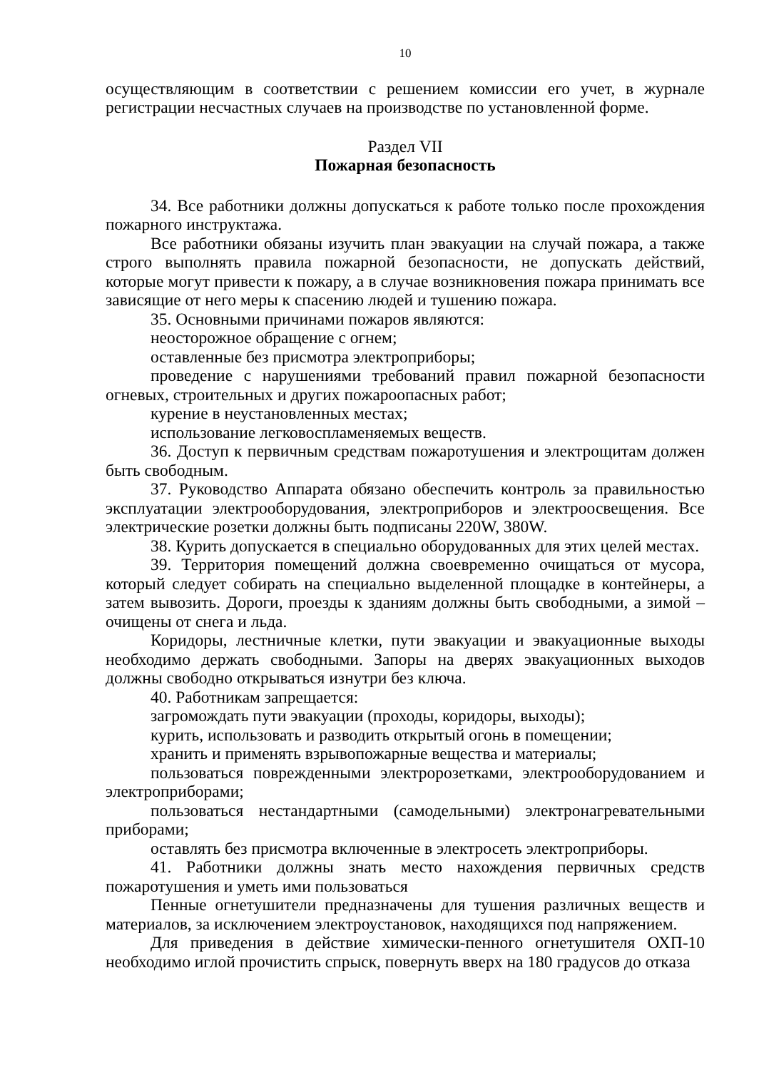10
осуществляющим в соответствии с решением комиссии его учет, в журнале регистрации несчастных случаев на производстве по установленной форме.
Раздел VII
Пожарная безопасность
34. Все работники должны допускаться к работе только после прохождения пожарного инструктажа.
Все работники обязаны изучить план эвакуации на случай пожара, а также строго выполнять правила пожарной безопасности, не допускать действий, которые могут привести к пожару, а в случае возникновения пожара принимать все зависящие от него меры к спасению людей и тушению пожара.
35. Основными причинами пожаров являются:
неосторожное обращение с огнем;
оставленные без присмотра электроприборы;
проведение с нарушениями требований правил пожарной безопасности огневых, строительных и других пожароопасных работ;
курение в неустановленных местах;
использование легковоспламеняемых веществ.
36. Доступ к первичным средствам пожаротушения и электрощитам должен быть свободным.
37. Руководство Аппарата обязано обеспечить контроль за правильностью эксплуатации электрооборудования, электроприборов и электроосвещения. Все электрические розетки должны быть подписаны 220W, 380W.
38. Курить допускается в специально оборудованных для этих целей местах.
39. Территория помещений должна своевременно очищаться от мусора, который следует собирать на специально выделенной площадке в контейнеры, а затем вывозить. Дороги, проезды к зданиям должны быть свободными, а зимой – очищены от снега и льда.
Коридоры, лестничные клетки, пути эвакуации и эвакуационные выходы необходимо держать свободными. Запоры на дверях эвакуационных выходов должны свободно открываться изнутри без ключа.
40. Работникам запрещается:
загромождать пути эвакуации (проходы, коридоры, выходы);
курить, использовать и разводить открытый огонь в помещении;
хранить и применять взрывопожарные вещества и материалы;
пользоваться поврежденными электророзетками, электрооборудованием и электроприборами;
пользоваться нестандартными (самодельными) электронагревательными приборами;
оставлять без присмотра включенные в электросеть электроприборы.
41. Работники должны знать место нахождения первичных средств пожаротушения и уметь ими пользоваться
Пенные огнетушители предназначены для тушения различных веществ и материалов, за исключением электроустановок, находящихся под напряжением.
Для приведения в действие химически-пенного огнетушителя ОХП-10 необходимо иглой прочистить спрыск, повернуть вверх на 180 градусов до отказа